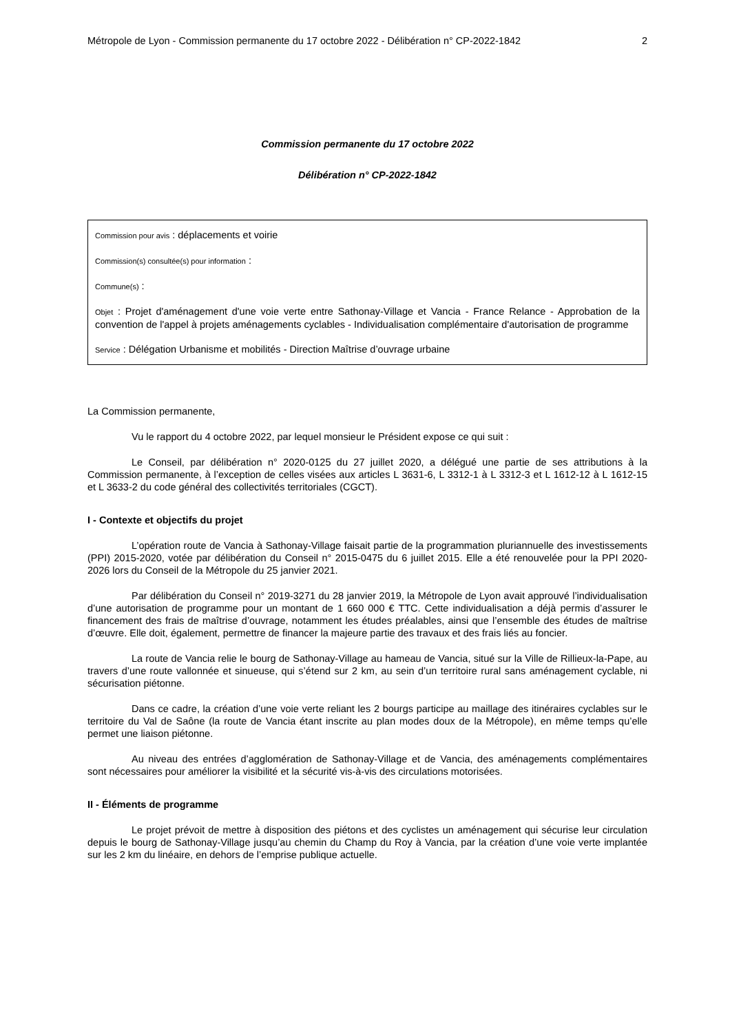Métropole de Lyon - Commission permanente du 17 octobre 2022 - Délibération n° CP-2022-1842 2
Commission permanente du 17 octobre 2022
Délibération n° CP-2022-1842
Commission pour avis : déplacements et voirie
Commission(s) consultée(s) pour information :
Commune(s) :
Objet : Projet d'aménagement d'une voie verte entre Sathonay-Village et Vancia - France Relance - Approbation de la convention de l'appel à projets aménagements cyclables - Individualisation complémentaire d'autorisation de programme
Service : Délégation Urbanisme et mobilités - Direction Maîtrise d’ouvrage urbaine
La Commission permanente,
Vu le rapport du 4 octobre 2022, par lequel monsieur le Président expose ce qui suit :
Le Conseil, par délibération n° 2020-0125 du 27 juillet 2020, a délégué une partie de ses attributions à la Commission permanente, à l’exception de celles visées aux articles L 3631-6, L 3312-1 à L 3312-3 et L 1612-12 à L 1612-15 et L 3633-2 du code général des collectivités territoriales (CGCT).
I - Contexte et objectifs du projet
L’opération route de Vancia à Sathonay-Village faisait partie de la programmation pluriannuelle des investissements (PPI) 2015-2020, votée par délibération du Conseil n° 2015-0475 du 6 juillet 2015. Elle a été renouvelée pour la PPI 2020-2026 lors du Conseil de la Métropole du 25 janvier 2021.
Par délibération du Conseil n° 2019-3271 du 28 janvier 2019, la Métropole de Lyon avait approuvé l’individualisation d’une autorisation de programme pour un montant de 1 660 000 € TTC. Cette individualisation a déjà permis d’assurer le financement des frais de maîtrise d’ouvrage, notamment les études préalables, ainsi que l’ensemble des études de maîtrise d’œuvre. Elle doit, également, permettre de financer la majeure partie des travaux et des frais liés au foncier.
La route de Vancia relie le bourg de Sathonay-Village au hameau de Vancia, situé sur la Ville de Rillieux-la-Pape, au travers d’une route vallonnée et sinueuse, qui s’étend sur 2 km, au sein d’un territoire rural sans aménagement cyclable, ni sécurisation piétonne.
Dans ce cadre, la création d’une voie verte reliant les 2 bourgs participe au maillage des itinéraires cyclables sur le territoire du Val de Saône (la route de Vancia étant inscrite au plan modes doux de la Métropole), en même temps qu’elle permet une liaison piétonne.
Au niveau des entrées d’agglomération de Sathonay-Village et de Vancia, des aménagements complémentaires sont nécessaires pour améliorer la visibilité et la sécurité vis-à-vis des circulations motorisées.
II - Éléments de programme
Le projet prévoit de mettre à disposition des piétons et des cyclistes un aménagement qui sécurise leur circulation depuis le bourg de Sathonay-Village jusqu’au chemin du Champ du Roy à Vancia, par la création d’une voie verte implantée sur les 2 km du linéaire, en dehors de l’emprise publique actuelle.